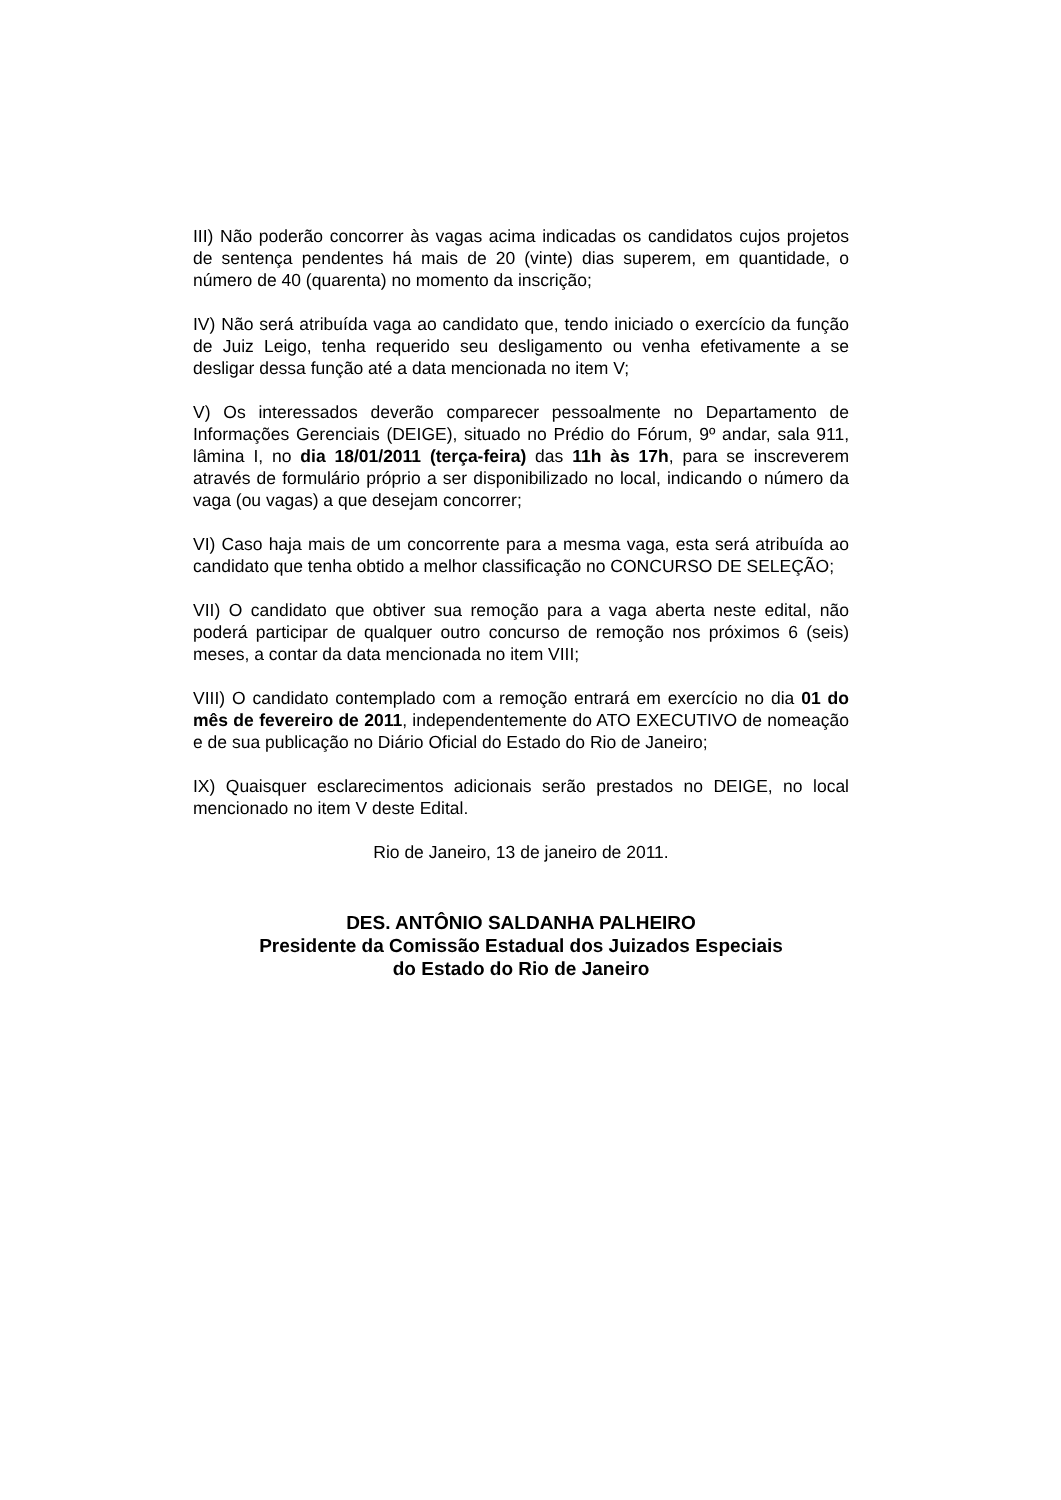III) Não poderão concorrer às vagas acima indicadas os candidatos cujos projetos de sentença pendentes há mais de 20 (vinte) dias superem, em quantidade, o número de 40 (quarenta) no momento da inscrição;
IV) Não será atribuída vaga ao candidato que, tendo iniciado o exercício da função de Juiz Leigo, tenha requerido seu desligamento ou venha efetivamente a se desligar dessa função até a data mencionada no item V;
V) Os interessados deverão comparecer pessoalmente no Departamento de Informações Gerenciais (DEIGE), situado no Prédio do Fórum, 9º andar, sala 911, lâmina I, no dia 18/01/2011 (terça-feira) das 11h às 17h, para se inscreverem através de formulário próprio a ser disponibilizado no local, indicando o número da vaga (ou vagas) a que desejam concorrer;
VI) Caso haja mais de um concorrente para a mesma vaga, esta será atribuída ao candidato que tenha obtido a melhor classificação no CONCURSO DE SELEÇÃO;
VII) O candidato que obtiver sua remoção para a vaga aberta neste edital, não poderá participar de qualquer outro concurso de remoção nos próximos 6 (seis) meses, a contar da data mencionada no item VIII;
VIII) O candidato contemplado com a remoção entrará em exercício no dia 01 do mês de fevereiro de 2011, independentemente do ATO EXECUTIVO de nomeação e de sua publicação no Diário Oficial do Estado do Rio de Janeiro;
IX) Quaisquer esclarecimentos adicionais serão prestados no DEIGE, no local mencionado no item V deste Edital.
Rio de Janeiro, 13 de janeiro de 2011.
DES. ANTÔNIO SALDANHA PALHEIRO
Presidente da Comissão Estadual dos Juizados Especiais
do Estado do Rio de Janeiro